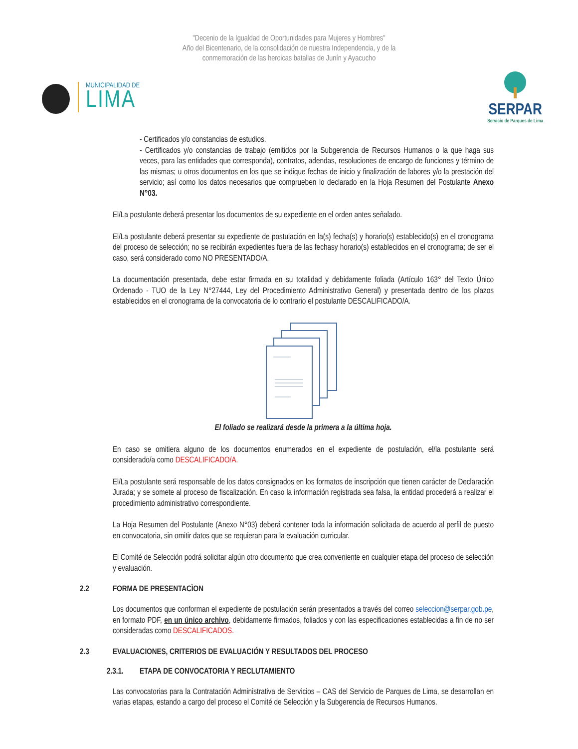"Decenio de la Igualdad de Oportunidades para Mujeres y Hombres"
Año del Bicentenario, de la consolidación de nuestra Independencia, y de la
conmemoración de las heroicas batallas de Junín y Ayacucho
MUNICIPALIDAD DE
LIMA
SERPAR
Servicio de Parques de Lima
- Certificados y/o constancias de estudios.
- Certificados y/o constancias de trabajo (emitidos por la Subgerencia de Recursos Humanos o la que haga sus veces, para las entidades que corresponda), contratos, adendas, resoluciones de encargo de funciones y término de las mismas; u otros documentos en los que se indique fechas de inicio y finalización de labores y/o la prestación del servicio; así como los datos necesarios que comprueben lo declarado en la Hoja Resumen del Postulante Anexo N°03.
El/La postulante deberá presentar los documentos de su expediente en el orden antes señalado.
El/La postulante deberá presentar su expediente de postulación en la(s) fecha(s) y horario(s) establecido(s) en el cronograma del proceso de selección; no se recibirán expedientes fuera de las fechasy horario(s) establecidos en el cronograma; de ser el caso, será considerado como NO PRESENTADO/A.
La documentación presentada, debe estar firmada en su totalidad y debidamente foliada (Artículo 163° del Texto Único Ordenado - TUO de la Ley N°27444, Ley del Procedimiento Administrativo General) y presentada dentro de los plazos establecidos en el cronograma de la convocatoria de lo contrario el postulante DESCALIFICADO/A.
El foliado se realizará desde la primera a la última hoja.
En caso se omitiera alguno de los documentos enumerados en el expediente de postulación, el/la postulante será considerado/a como DESCALIFICADO/A.
El/La postulante será responsable de los datos consignados en los formatos de inscripción que tienen carácter de Declaración Jurada; y se somete al proceso de fiscalización. En caso la información registrada sea falsa, la entidad procederá a realizar el procedimiento administrativo correspondiente.
La Hoja Resumen del Postulante (Anexo N°03) deberá contener toda la información solicitada de acuerdo al perfil de puesto en convocatoria, sin omitir datos que se requieran para la evaluación curricular.
El Comité de Selección podrá solicitar algún otro documento que crea conveniente en cualquier etapa del proceso de selección y evaluación.
2.2 FORMA DE PRESENTACÌON
Los documentos que conforman el expediente de postulación serán presentados a través del correo seleccion@serpar.gob.pe, en formato PDF, en un único archivo, debidamente firmados, foliados y con las especificaciones establecidas a fin de no ser consideradas como DESCALIFICADOS.
2.3 EVALUACIONES, CRITERIOS DE EVALUACIÓN Y RESULTADOS DEL PROCESO
2.3.1. ETAPA DE CONVOCATORIA Y RECLUTAMIENTO
Las convocatorias para la Contratación Administrativa de Servicios – CAS del Servicio de Parques de Lima, se desarrollan en varias etapas, estando a cargo del proceso el Comité de Selección y la Subgerencia de Recursos Humanos.